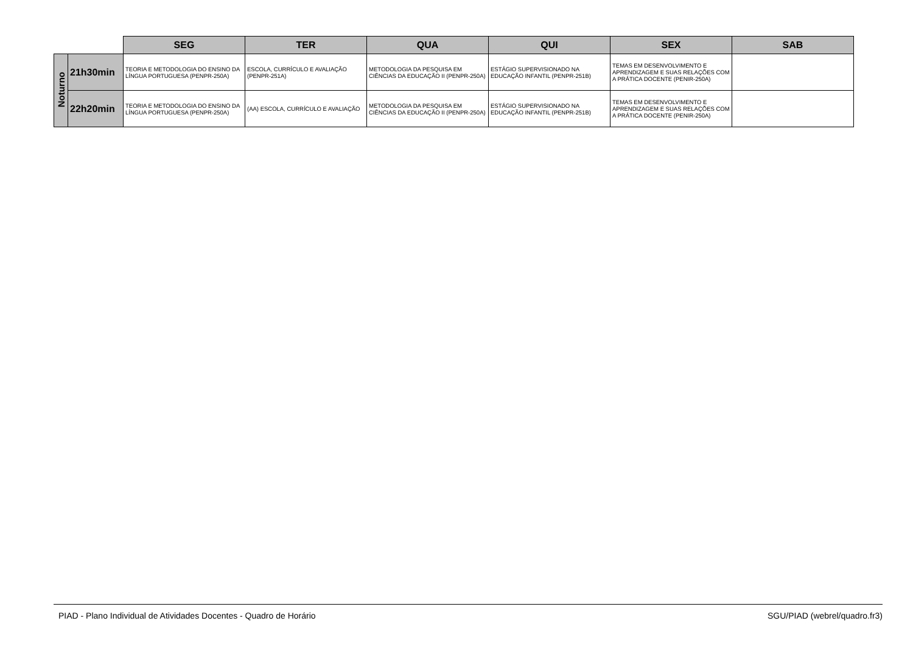| | | SEG | TER | QUA | QUI | SEX | SAB |
| Noturno | 21h30min | TEORIA E METODOLOGIA DO ENSINO DA LÍNGUA PORTUGUESA (PENPR-250A) | ESCOLA, CURRÍCULO E AVALIAÇÃO (PENPR-251A) | METODOLOGIA DA PESQUISA EM CIÊNCIAS DA EDUCAÇÃO II (PENPR-250A) | ESTÁGIO SUPERVISIONADO NA EDUCAÇÃO INFANTIL (PENPR-251B) | TEMAS EM DESENVOLVIMENTO E APRENDIZAGEM E SUAS RELAÇÕES COM A PRÁTICA DOCENTE (PENIR-250A) | |
| | 22h20min | TEORIA E METODOLOGIA DO ENSINO DA LÍNGUA PORTUGUESA (PENPR-250A) | (AA) ESCOLA, CURRÍCULO E AVALIAÇÃO | METODOLOGIA DA PESQUISA EM CIÊNCIAS DA EDUCAÇÃO II (PENPR-250A) | ESTÁGIO SUPERVISIONADO NA EDUCAÇÃO INFANTIL (PENPR-251B) | TEMAS EM DESENVOLVIMENTO E APRENDIZAGEM E SUAS RELAÇÕES COM A PRÁTICA DOCENTE (PENIR-250A) | |
PIAD - Plano Individual de Atividades Docentes - Quadro de Horário SGU/PIAD (webrel/quadro.fr3)